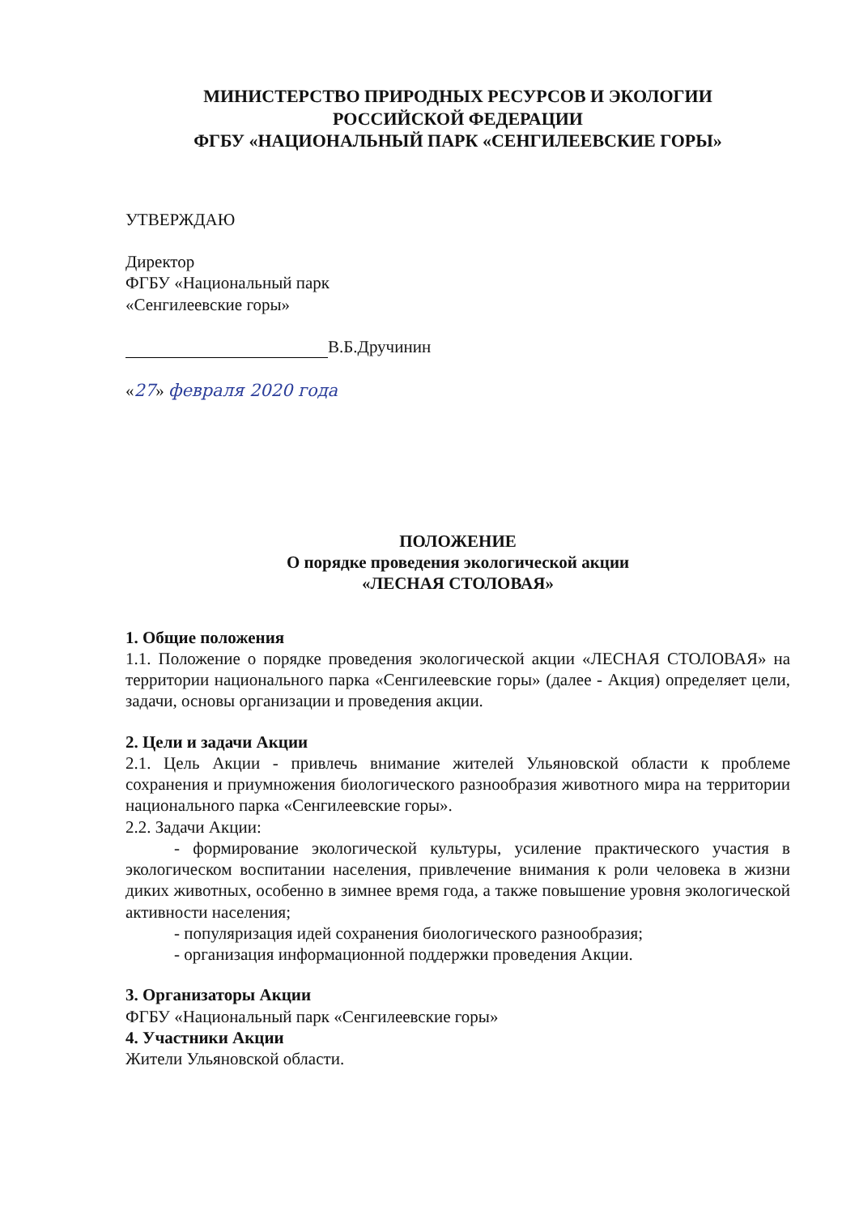МИНИСТЕРСТВО ПРИРОДНЫХ РЕСУРСОВ И ЭКОЛОГИИ
РОССИЙСКОЙ ФЕДЕРАЦИИ
ФГБУ «НАЦИОНАЛЬНЫЙ ПАРК «СЕНГИЛЕЕВСКИЕ ГОРЫ»
УТВЕРЖДАЮ
Директор
ФГБУ «Национальный парк
«Сенгилеевские горы»
В.Б.Дручинин
«27» февраля 2020 года
ПОЛОЖЕНИЕ
О порядке проведения экологической акции
«ЛЕСНАЯ СТОЛОВАЯ»
1. Общие положения
1.1. Положение о порядке проведения экологической акции «ЛЕСНАЯ СТОЛОВАЯ» на территории национального парка «Сенгилеевские горы» (далее - Акция) определяет цели, задачи, основы организации и проведения акции.
2. Цели и задачи Акции
2.1. Цель Акции - привлечь внимание жителей Ульяновской области к проблеме сохранения и приумножения биологического разнообразия животного мира на территории национального парка «Сенгилеевские горы».
2.2. Задачи Акции:
- формирование экологической культуры, усиление практического участия в экологическом воспитании населения, привлечение внимания к роли человека в жизни диких животных, особенно в зимнее время года, а также повышение уровня экологической активности населения;
- популяризация идей сохранения биологического разнообразия;
- организация информационной поддержки проведения Акции.
3. Организаторы Акции
ФГБУ «Национальный парк «Сенгилеевские горы»
4. Участники Акции
Жители Ульяновской области.